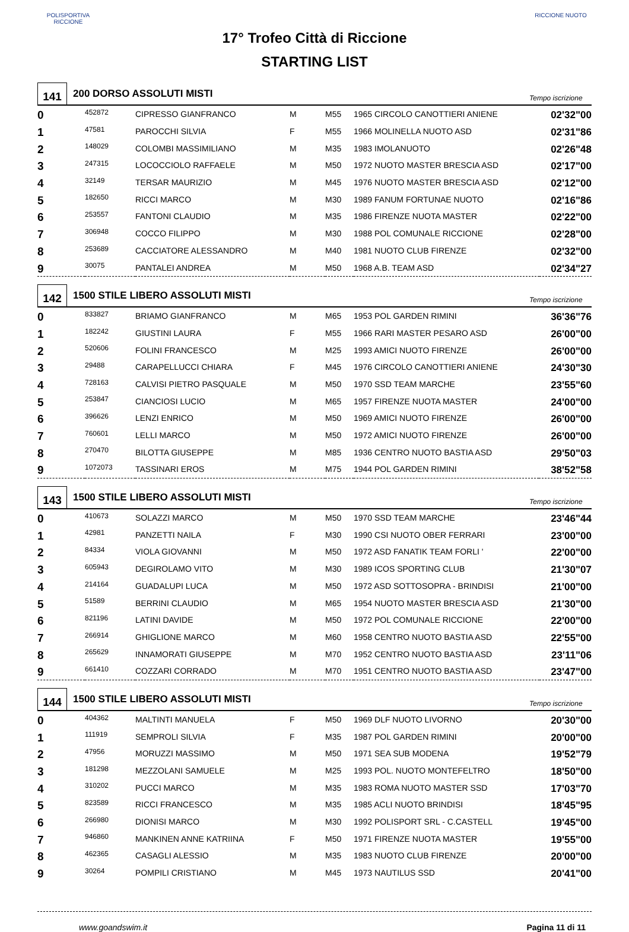POLISPORTIVA RICCIONE
17° Trofeo Città di Riccione
STARTING LIST
RICCIONE NUOTO
141
200 DORSO ASSOLUTI MISTI
Tempo iscrizione
| 0 | 452872 | CIPRESSO GIANFRANCO | M | M55 | 1965 CIRCOLO CANOTTIERI ANIENE | 02'32"00 |
| 1 | 47581 | PAROCCHI SILVIA | F | M55 | 1966 MOLINELLA NUOTO ASD | 02'31"86 |
| 2 | 148029 | COLOMBI MASSIMILIANO | M | M35 | 1983 IMOLANUOTO | 02'26"48 |
| 3 | 247315 | LOCOCCIOLO RAFFAELE | M | M50 | 1972 NUOTO MASTER BRESCIA ASD | 02'17"00 |
| 4 | 32149 | TERSAR MAURIZIO | M | M45 | 1976 NUOTO MASTER BRESCIA ASD | 02'12"00 |
| 5 | 182650 | RICCI MARCO | M | M30 | 1989 FANUM FORTUNAE NUOTO | 02'16"86 |
| 6 | 253557 | FANTONI CLAUDIO | M | M35 | 1986 FIRENZE NUOTA MASTER | 02'22"00 |
| 7 | 306948 | COCCO FILIPPO | M | M30 | 1988 POL COMUNALE RICCIONE | 02'28"00 |
| 8 | 253689 | CACCIATORE ALESSANDRO | M | M40 | 1981 NUOTO CLUB FIRENZE | 02'32"00 |
| 9 | 30075 | PANTALEI ANDREA | M | M50 | 1968 A.B. TEAM ASD | 02'34"27 |
142
1500 STILE LIBERO ASSOLUTI MISTI
Tempo iscrizione
| 0 | 833827 | BRIAMO GIANFRANCO | M | M65 | 1953 POL GARDEN RIMINI | 36'36"76 |
| 1 | 182242 | GIUSTINI LAURA | F | M55 | 1966 RARI MASTER PESARO ASD | 26'00"00 |
| 2 | 520606 | FOLINI FRANCESCO | M | M25 | 1993 AMICI NUOTO FIRENZE | 26'00"00 |
| 3 | 29488 | CARAPELLUCCI CHIARA | F | M45 | 1976 CIRCOLO CANOTTIERI ANIENE | 24'30"30 |
| 4 | 728163 | CALVISI PIETRO PASQUALE | M | M50 | 1970 SSD TEAM MARCHE | 23'55"60 |
| 5 | 253847 | CIANCIOSI LUCIO | M | M65 | 1957 FIRENZE NUOTA MASTER | 24'00"00 |
| 6 | 396626 | LENZI ENRICO | M | M50 | 1969 AMICI NUOTO FIRENZE | 26'00"00 |
| 7 | 760601 | LELLI MARCO | M | M50 | 1972 AMICI NUOTO FIRENZE | 26'00"00 |
| 8 | 270470 | BILOTTA GIUSEPPE | M | M85 | 1936 CENTRO NUOTO BASTIA ASD | 29'50"03 |
| 9 | 1072073 | TASSINARI EROS | M | M75 | 1944 POL GARDEN RIMINI | 38'52"58 |
143
1500 STILE LIBERO ASSOLUTI MISTI
Tempo iscrizione
| 0 | 410673 | SOLAZZI MARCO | M | M50 | 1970 SSD TEAM MARCHE | 23'46"44 |
| 1 | 42981 | PANZETTI NAILA | F | M30 | 1990 CSI NUOTO OBER FERRARI | 23'00"00 |
| 2 | 84334 | VIOLA GIOVANNI | M | M50 | 1972 ASD FANATIK TEAM FORLI ' | 22'00"00 |
| 3 | 605943 | DEGIROLAMO VITO | M | M30 | 1989 ICOS SPORTING CLUB | 21'30"07 |
| 4 | 214164 | GUADALUPI LUCA | M | M50 | 1972 ASD SOTTOSOPRA - BRINDISI | 21'00"00 |
| 5 | 51589 | BERRINI CLAUDIO | M | M65 | 1954 NUOTO MASTER BRESCIA ASD | 21'30"00 |
| 6 | 821196 | LATINI DAVIDE | M | M50 | 1972 POL COMUNALE RICCIONE | 22'00"00 |
| 7 | 266914 | GHIGLIONE MARCO | M | M60 | 1958 CENTRO NUOTO BASTIA ASD | 22'55"00 |
| 8 | 265629 | INNAMORATI GIUSEPPE | M | M70 | 1952 CENTRO NUOTO BASTIA ASD | 23'11"06 |
| 9 | 661410 | COZZARI CORRADO | M | M70 | 1951 CENTRO NUOTO BASTIA ASD | 23'47"00 |
144
1500 STILE LIBERO ASSOLUTI MISTI
Tempo iscrizione
| 0 | 404362 | MALTINTI MANUELA | F | M50 | 1969 DLF NUOTO LIVORNO | 20'30"00 |
| 1 | 111919 | SEMPROLI SILVIA | F | M35 | 1987 POL GARDEN RIMINI | 20'00"00 |
| 2 | 47956 | MORUZZI MASSIMO | M | M50 | 1971 SEA SUB MODENA | 19'52"79 |
| 3 | 181298 | MEZZOLANI SAMUELE | M | M25 | 1993 POL. NUOTO MONTEFELTRO | 18'50"00 |
| 4 | 310202 | PUCCI MARCO | M | M35 | 1983 ROMA NUOTO MASTER SSD | 17'03"70 |
| 5 | 823589 | RICCI FRANCESCO | M | M35 | 1985 ACLI NUOTO BRINDISI | 18'45"95 |
| 6 | 266980 | DIONISI MARCO | M | M30 | 1992 POLISPORT SRL - C.CASTELL | 19'45"00 |
| 7 | 946860 | MANKINEN ANNE KATRIINA | F | M50 | 1971 FIRENZE NUOTA MASTER | 19'55"00 |
| 8 | 462365 | CASAGLI ALESSIO | M | M35 | 1983 NUOTO CLUB FIRENZE | 20'00"00 |
| 9 | 30264 | POMPILI CRISTIANO | M | M45 | 1973 NAUTILUS SSD | 20'41"00 |
www.goandswim.it Pagina 11 di 11